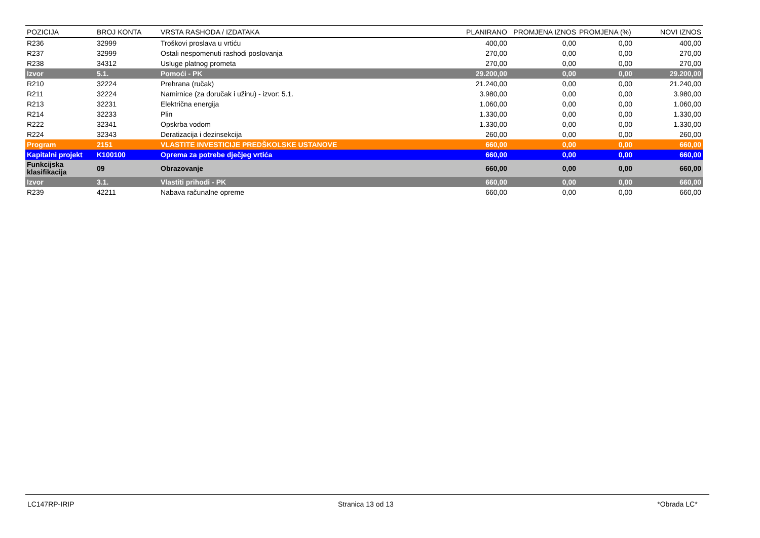| POZICIJA | BROJ KONTA | VRSTA RASHODA / IZDATAKA | PLANIRANO | PROMJENA IZNOS | PROMJENA (%) | NOVI IZNOS |
| --- | --- | --- | --- | --- | --- | --- |
| R236 | 32999 | Troškovi proslava u vrtiću | 400,00 | 0,00 | 0,00 | 400,00 |
| R237 | 32999 | Ostali nespomenuti rashodi poslovanja | 270,00 | 0,00 | 0,00 | 270,00 |
| R238 | 34312 | Usluge platnog prometa | 270,00 | 0,00 | 0,00 | 270,00 |
| Izvor | 5.1. | Pomoći - PK | 29.200,00 | 0,00 | 0,00 | 29.200,00 |
| R210 | 32224 | Prehrana (ručak) | 21.240,00 | 0,00 | 0,00 | 21.240,00 |
| R211 | 32224 | Namirnice (za doručak i užinu) - izvor: 5.1. | 3.980,00 | 0,00 | 0,00 | 3.980,00 |
| R213 | 32231 | Električna energija | 1.060,00 | 0,00 | 0,00 | 1.060,00 |
| R214 | 32233 | Plin | 1.330,00 | 0,00 | 0,00 | 1.330,00 |
| R222 | 32341 | Opskrba vodom | 1.330,00 | 0,00 | 0,00 | 1.330,00 |
| R224 | 32343 | Deratizacija i dezinsekcija | 260,00 | 0,00 | 0,00 | 260,00 |
| Program | 2151 | VLASTITE INVESTICIJE PREDŠKOLSKE USTANOVE | 660,00 | 0,00 | 0,00 | 660,00 |
| Kapitalni projekt | K100100 | Oprema za potrebe dječjeg vrtića | 660,00 | 0,00 | 0,00 | 660,00 |
| Funkcijska klasifikacija | 09 | Obrazovanje | 660,00 | 0,00 | 0,00 | 660,00 |
| Izvor | 3.1. | Vlastiti prihodi - PK | 660,00 | 0,00 | 0,00 | 660,00 |
| R239 | 42211 | Nabava računalne opreme | 660,00 | 0,00 | 0,00 | 660,00 |
LC147RP-IRIP Stranica 13 od 13 *Obrada LC*